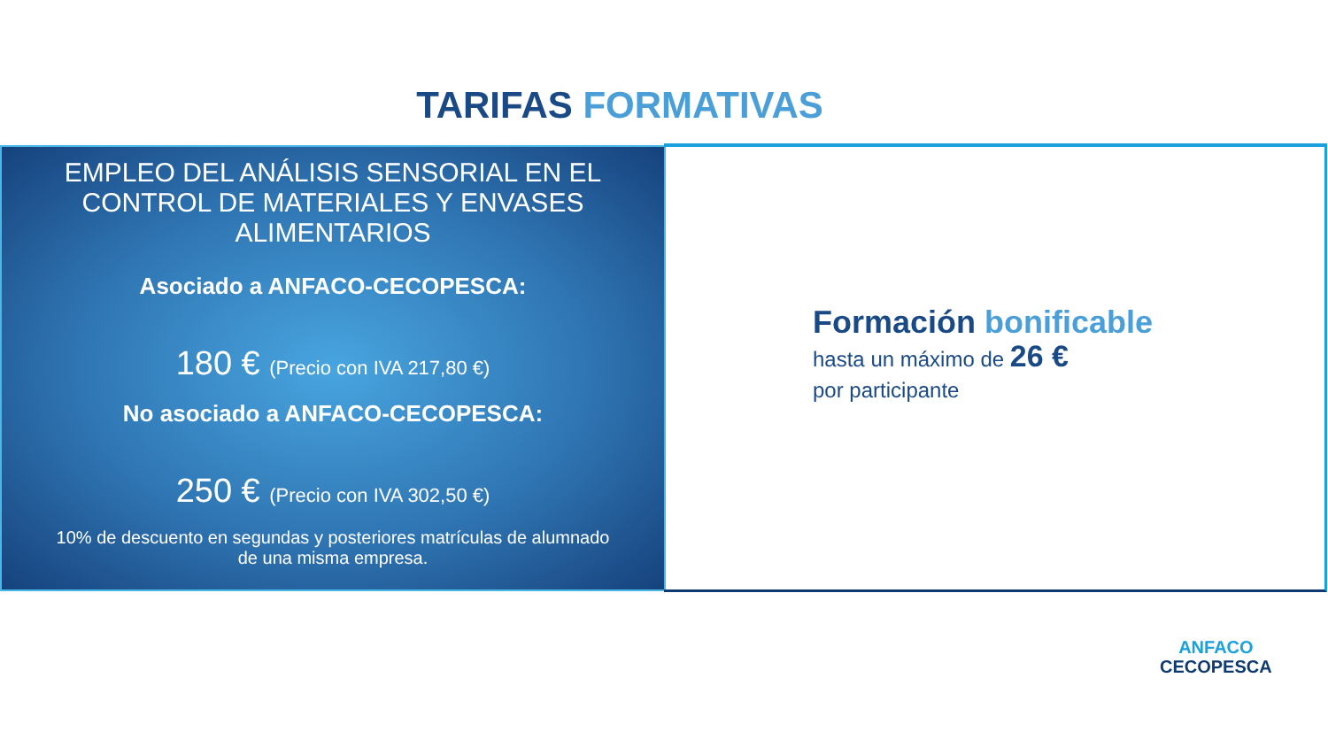TARIFAS FORMATIVAS
EMPLEO DEL ANÁLISIS SENSORIAL EN EL CONTROL DE MATERIALES Y ENVASES ALIMENTARIOS
Asociado a ANFACO-CECOPESCA:
180 € (Precio con IVA 217,80 €)
No asociado a ANFACO-CECOPESCA:
250 € (Precio con IVA 302,50 €)
10% de descuento en segundas y posteriores matrículas de alumnado de una misma empresa.
Formación bonificable
hasta un máximo de 26 €
por participante
ANFACO
CECOPESCA